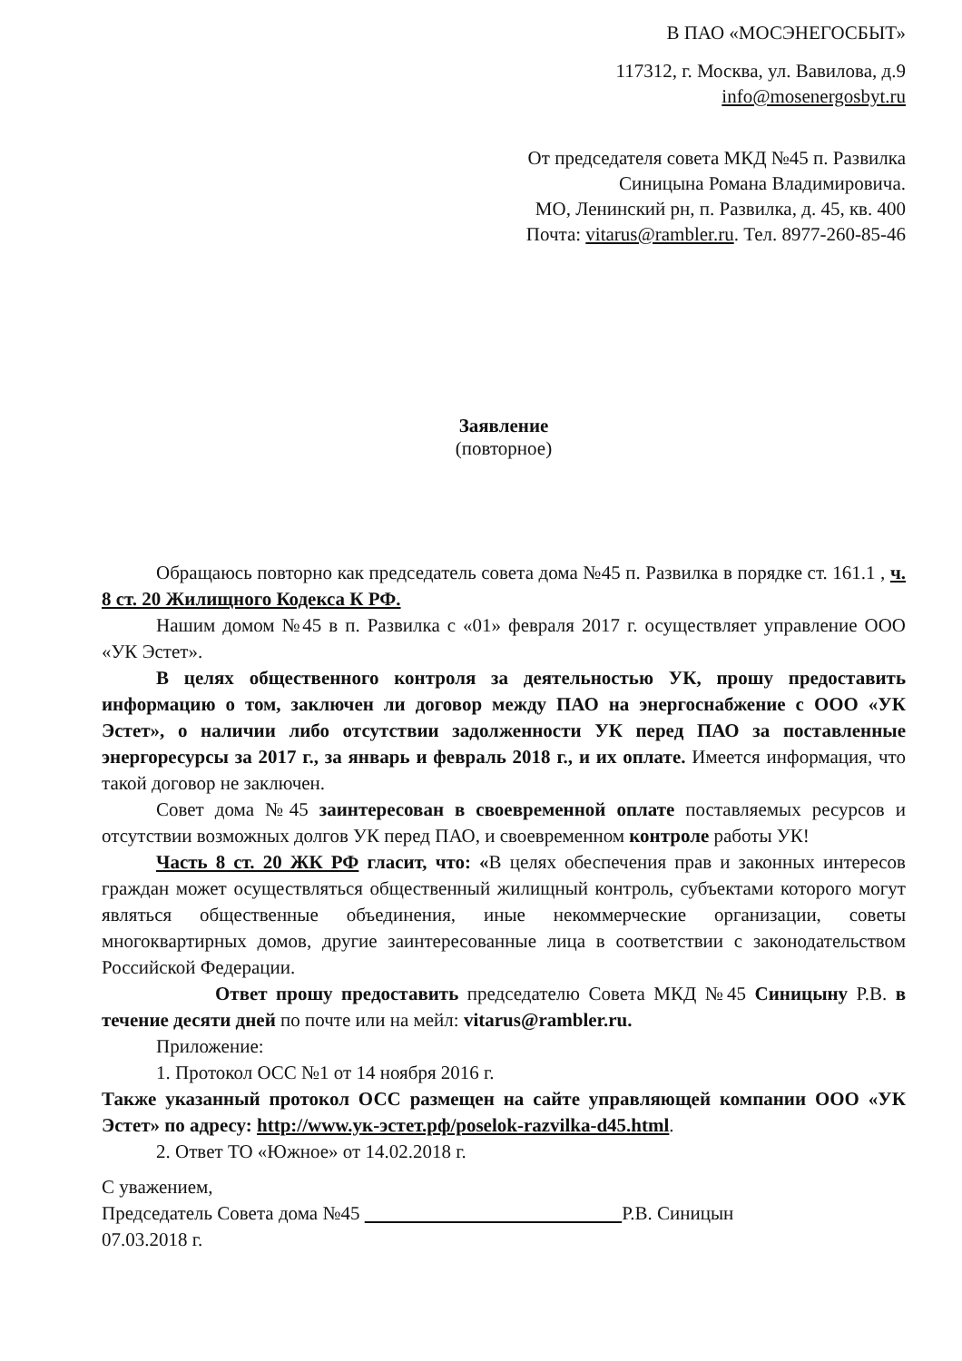В ПАО «МОСЭНЕГОСБЫТ»
117312, г. Москва, ул. Вавилова, д.9
info@mosenergosbyt.ru
От председателя совета МКД №45 п. Развилка
Синицына Романа Владимировича.
МО, Ленинский рн, п. Развилка, д. 45, кв. 400
Почта: vitarus@rambler.ru. Тел. 8977-260-85-46
Заявление
(повторное)
Обращаюсь повторно как председатель совета дома №45 п. Развилка в порядке ст. 161.1 , ч. 8 ст. 20 Жилищного Кодекса К РФ.
Нашим домом №45 в п. Развилка с «01» февраля 2017 г. осуществляет управление ООО «УК Эстет».
В целях общественного контроля за деятельностью УК, прошу предоставить информацию о том, заключен ли договор между ПАО на энергоснабжение с ООО «УК Эстет», о наличии либо отсутствии задолженности УК перед ПАО за поставленные энергоресурсы за 2017 г., за январь и февраль 2018 г., и их оплате. Имеется информация, что такой договор не заключен.
Совет дома №45 заинтересован в своевременной оплате поставляемых ресурсов и отсутствии возможных долгов УК перед ПАО, и своевременном контроле работы УК!
Часть 8 ст. 20 ЖК РФ гласит, что: «В целях обеспечения прав и законных интересов граждан может осуществляться общественный жилищный контроль, субъектами которого могут являться общественные объединения, иные некоммерческие организации, советы многоквартирных домов, другие заинтересованные лица в соответствии с законодательством Российской Федерации.
Ответ прошу предоставить председателю Совета МКД №45 Синицыну Р.В. в течение десяти дней по почте или на мейл: vitarus@rambler.ru.
Приложение:
1. Протокол ОСС №1 от 14 ноября 2016 г.
Также указанный протокол ОСС размещен на сайте управляющей компании ООО «УК Эстет» по адресу: http://www.ук-эстет.рф/poselok-razvilka-d45.html.
2. Ответ ТО «Южное» от 14.02.2018 г.
С уважением,
Председатель Совета дома №45 Р.В. Синицын
07.03.2018 г.